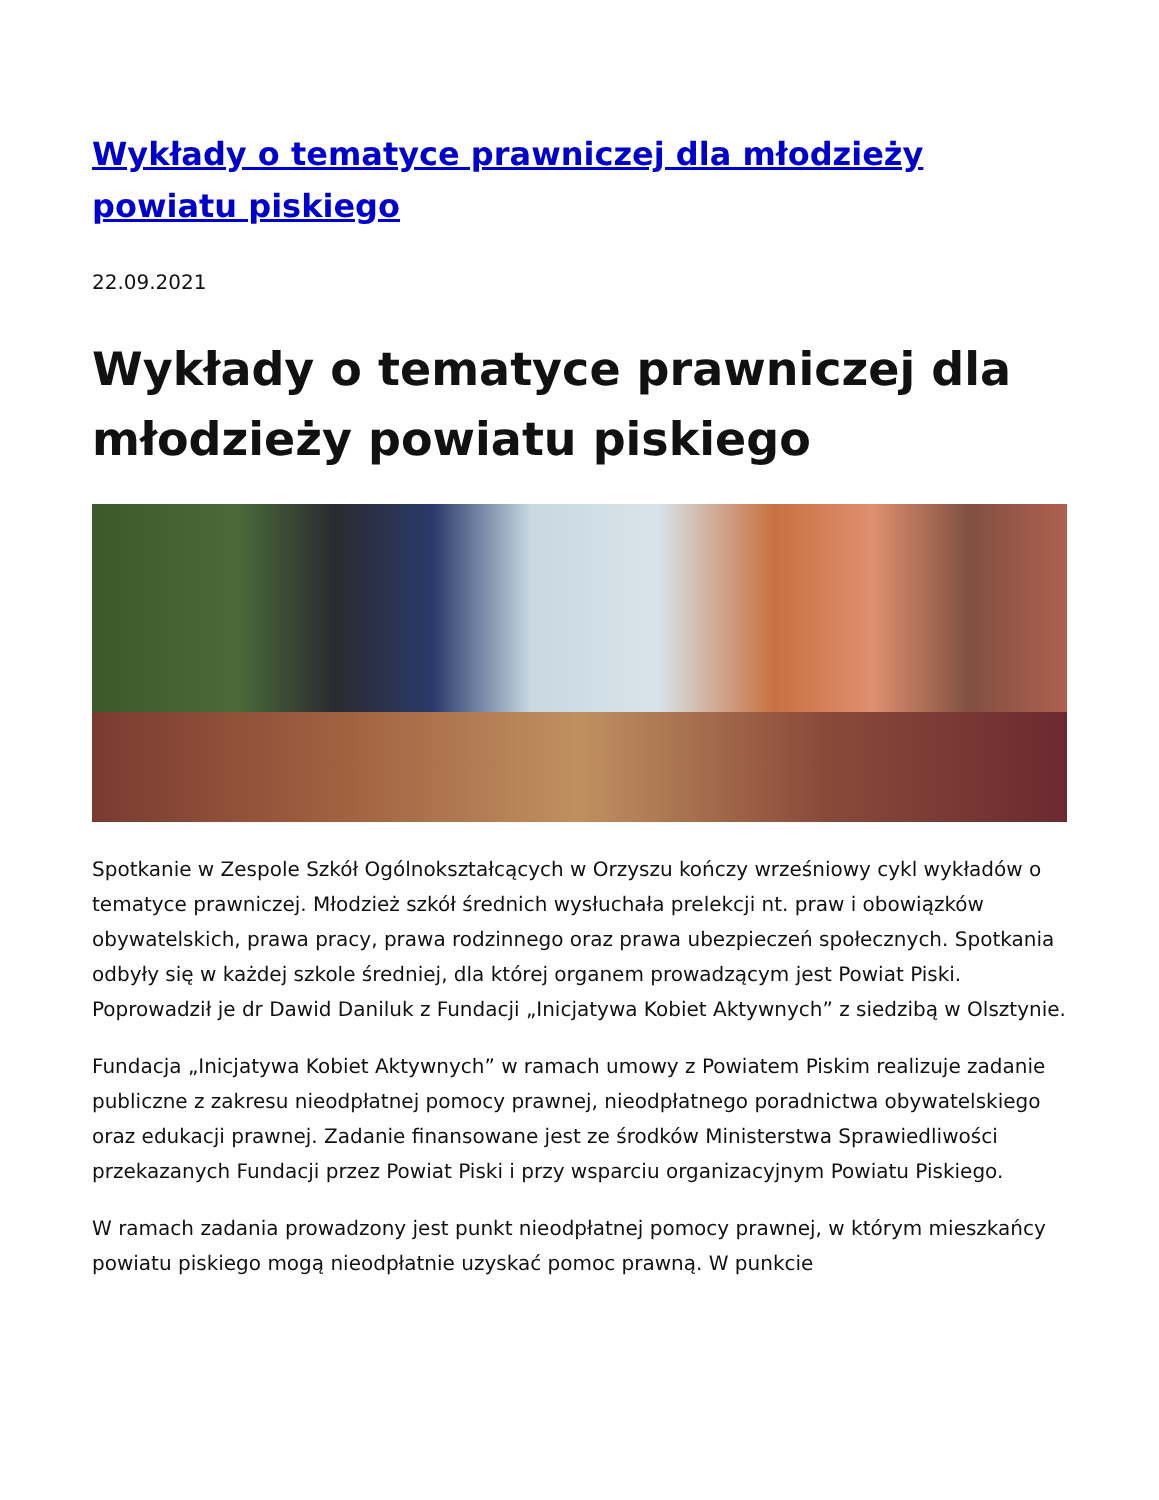Wykłady o tematyce prawniczej dla młodzieży powiatu piskiego
22.09.2021
Wykłady o tematyce prawniczej dla młodzieży powiatu piskiego
Spotkanie w Zespole Szkół Ogólnokształcących w Orzyszu kończy wrześniowy cykl wykładów o tematyce prawniczej. Młodzież szkół średnich wysłuchała prelekcji nt. praw i obowiązków obywatelskich, prawa pracy, prawa rodzinnego oraz prawa ubezpieczeń społecznych. Spotkania odbyły się w każdej szkole średniej, dla której organem prowadzącym jest Powiat Piski. Poprowadził je dr Dawid Daniluk z Fundacji „Inicjatywa Kobiet Aktywnych” z siedzibą w Olsztynie.
Fundacja „Inicjatywa Kobiet Aktywnych” w ramach umowy z Powiatem Piskim realizuje zadanie publiczne z zakresu nieodpłatnej pomocy prawnej, nieodpłatnego poradnictwa obywatelskiego oraz edukacji prawnej. Zadanie finansowane jest ze środków Ministerstwa Sprawiedliwości przekazanych Fundacji przez Powiat Piski i przy wsparciu organizacyjnym Powiatu Piskiego.
W ramach zadania prowadzony jest punkt nieodpłatnej pomocy prawnej, w którym mieszkańcy powiatu piskiego mogą nieodpłatnie uzyskać pomoc prawną. W punkcie